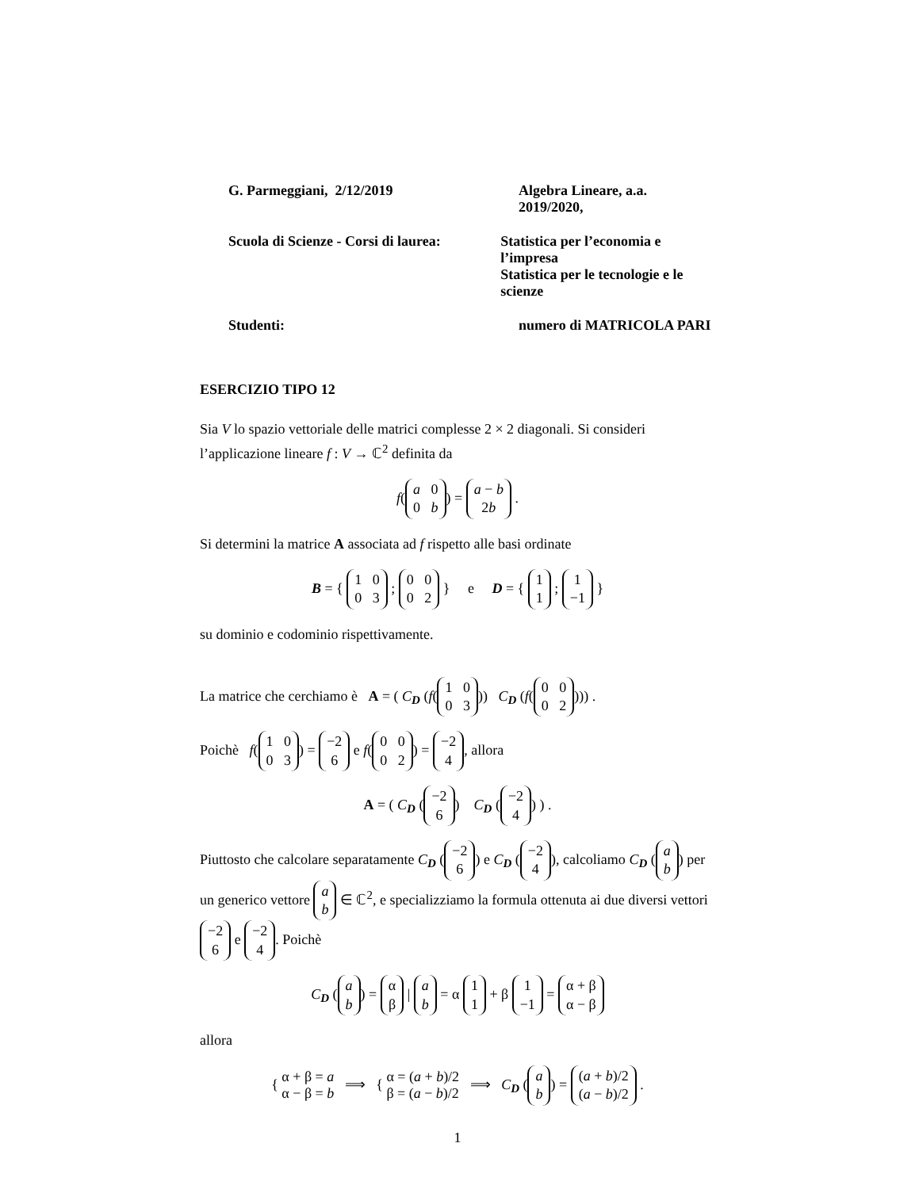G. Parmeggiani, 2/12/2019 Algebra Lineare, a.a. 2019/2020,
Scuola di Scienze - Corsi di laurea:
Statistica per l’economia e l’impresa
Statistica per le tecnologie e le scienze
Studenti: numero di MATRICOLA PARI
ESERCIZIO TIPO 12
Sia V lo spazio vettoriale delle matrici complesse 2 × 2 diagonali. Si consideri l’applicazione lineare f : V → ℂ<sup>2</sup> definita da
f(a 0
0 b) = a − b
2b .
Si determini la matrice A associata ad f rispetto alle basi ordinate
B = { 1 0
0 3 ; 0 0
0 2 } e D = { 1
1 ; 1
−1 }
su dominio e codominio rispettivamente.
La matrice che cerchiamo è A = ( C<sub>D</sub> (f(1 0
0 3)) C<sub>D</sub> (f(0 0
0 2))) .
Poichè f(1 0
0 3) = −2
6 e f(0 0
0 2) = −2
4, allora
A = ( C<sub>D</sub> (−2
6) C<sub>D</sub> (−2
4) ) .
Piuttosto che calcolare separatamente C<sub>D</sub> (−2
6) e C<sub>D</sub> (−2
4), calcoliamo C<sub>D</sub> (a
b) per un generico vettore a
b ∈ ℂ<sup>2</sup>, e specializziamo la formula ottenuta ai due diversi vettori −2
6 e −2
4. Poichè
C<sub>D</sub> (a
b) = α
β | a
b = α 1
1 + β 1
−1 = α + β
α − β
allora
{ α + β = a
α − β = b ⟹ { α = (a + b)/2
β = (a − b)/2 ⟹ C<sub>D</sub> (a
b) = (a + b)/2
(a − b)/2 .
1